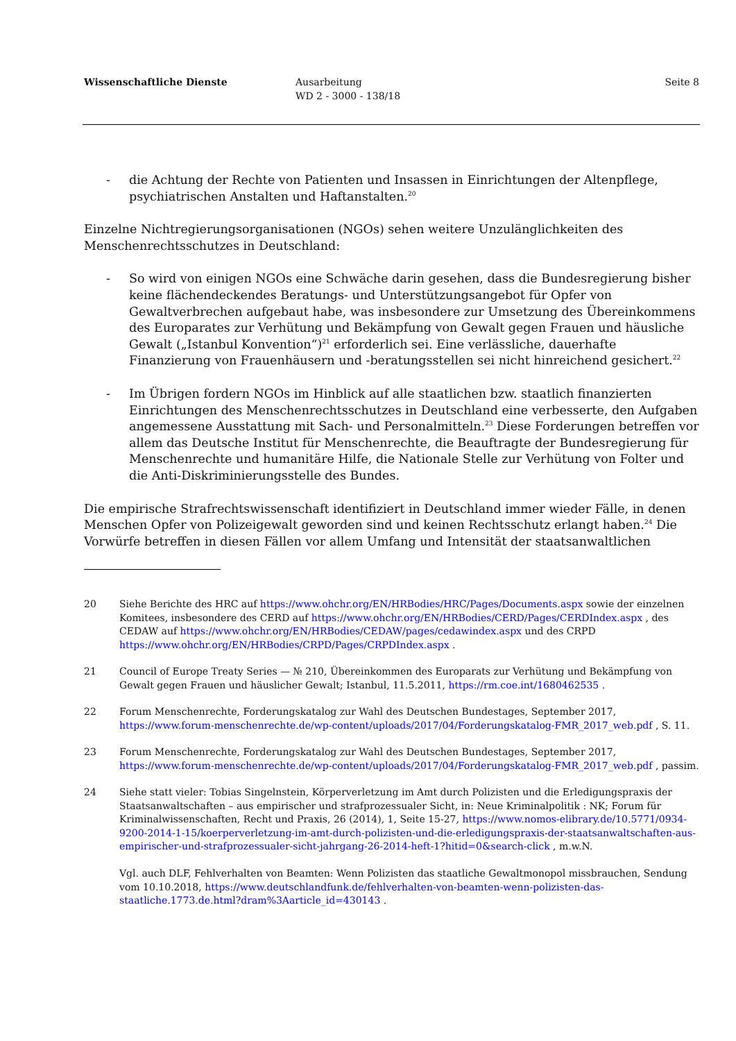Wissenschaftliche Dienste Ausarbeitung
WD 2 - 3000 - 138/18
Seite 8
- die Achtung der Rechte von Patienten und Insassen in Einrichtungen der Altenpflege, psychiatrischen Anstalten und Haftanstalten.<sup>20</sup>
Einzelne Nichtregierungsorganisationen (NGOs) sehen weitere Unzulänglichkeiten des Menschenrechtsschutzes in Deutschland:
- So wird von einigen NGOs eine Schwäche darin gesehen, dass die Bundesregierung bisher keine flächendeckendes Beratungs- und Unterstützungsangebot für Opfer von Gewaltverbrechen aufgebaut habe, was insbesondere zur Umsetzung des Übereinkommens des Europarates zur Verhütung und Bekämpfung von Gewalt gegen Frauen und häusliche Gewalt („Istanbul Konvention“)<sup>21</sup> erforderlich sei. Eine verlässliche, dauerhafte Finanzierung von Frauenhäusern und -beratungsstellen sei nicht hinreichend gesichert.<sup>22</sup>
- Im Übrigen fordern NGOs im Hinblick auf alle staatlichen bzw. staatlich finanzierten Einrichtungen des Menschenrechtsschutzes in Deutschland eine verbesserte, den Aufgaben angemessene Ausstattung mit Sach- und Personalmitteln.<sup>23</sup> Diese Forderungen betreffen vor allem das Deutsche Institut für Menschenrechte, die Beauftragte der Bundesregierung für Menschenrechte und humanitäre Hilfe, die Nationale Stelle zur Verhütung von Folter und die Anti-Diskriminierungsstelle des Bundes.
Die empirische Strafrechtswissenschaft identifiziert in Deutschland immer wieder Fälle, in denen Menschen Opfer von Polizeigewalt geworden sind und keinen Rechtsschutz erlangt haben.<sup>24</sup> Die Vorwürfe betreffen in diesen Fällen vor allem Umfang und Intensität der staatsanwaltlichen
20 Siehe Berichte des HRC auf https://www.ohchr.org/EN/HRBodies/HRC/Pages/Documents.aspx sowie der einzelnen Komitees, insbesondere des CERD auf https://www.ohchr.org/EN/HRBodies/CERD/Pages/CERDIndex.aspx , des CEDAW auf https://www.ohchr.org/EN/HRBodies/CEDAW/pages/cedawindex.aspx und des CRPD https://www.ohchr.org/EN/HRBodies/CRPD/Pages/CRPDIndex.aspx .
21 Council of Europe Treaty Series — № 210, Übereinkommen des Europarats zur Verhütung und Bekämpfung von Gewalt gegen Frauen und häuslicher Gewalt; Istanbul, 11.5.2011, https://rm.coe.int/1680462535 .
22 Forum Menschenrechte, Forderungskatalog zur Wahl des Deutschen Bundestages, September 2017, https://www.forum-menschenrechte.de/wp-content/uploads/2017/04/Forderungskatalog-FMR_2017_web.pdf , S. 11.
23 Forum Menschenrechte, Forderungskatalog zur Wahl des Deutschen Bundestages, September 2017, https://www.forum-menschenrechte.de/wp-content/uploads/2017/04/Forderungskatalog-FMR_2017_web.pdf , passim.
24 Siehe statt vieler: Tobias Singelnstein, Körperverletzung im Amt durch Polizisten und die Erledigungspraxis der Staatsanwaltschaften – aus empirischer und strafprozessualer Sicht, in: Neue Kriminalpolitik : NK; Forum für Kriminalwissenschaften, Recht und Praxis, 26 (2014), 1, Seite 15-27, https://www.nomos-elibrary.de/10.5771/0934-9200-2014-1-15/koerperverletzung-im-amt-durch-polizisten-und-die-erledigungspraxis-der-staatsanwaltschaften-aus-empirischer-und-strafprozessualer-sicht-jahrgang-26-2014-heft-1?hitid=0&search-click , m.w.N.
Vgl. auch DLF, Fehlverhalten von Beamten: Wenn Polizisten das staatliche Gewaltmonopol missbrauchen, Sendung vom 10.10.2018, https://www.deutschlandfunk.de/fehlverhalten-von-beamten-wenn-polizisten-das-staatliche.1773.de.html?dram%3Aarticle_id=430143 .